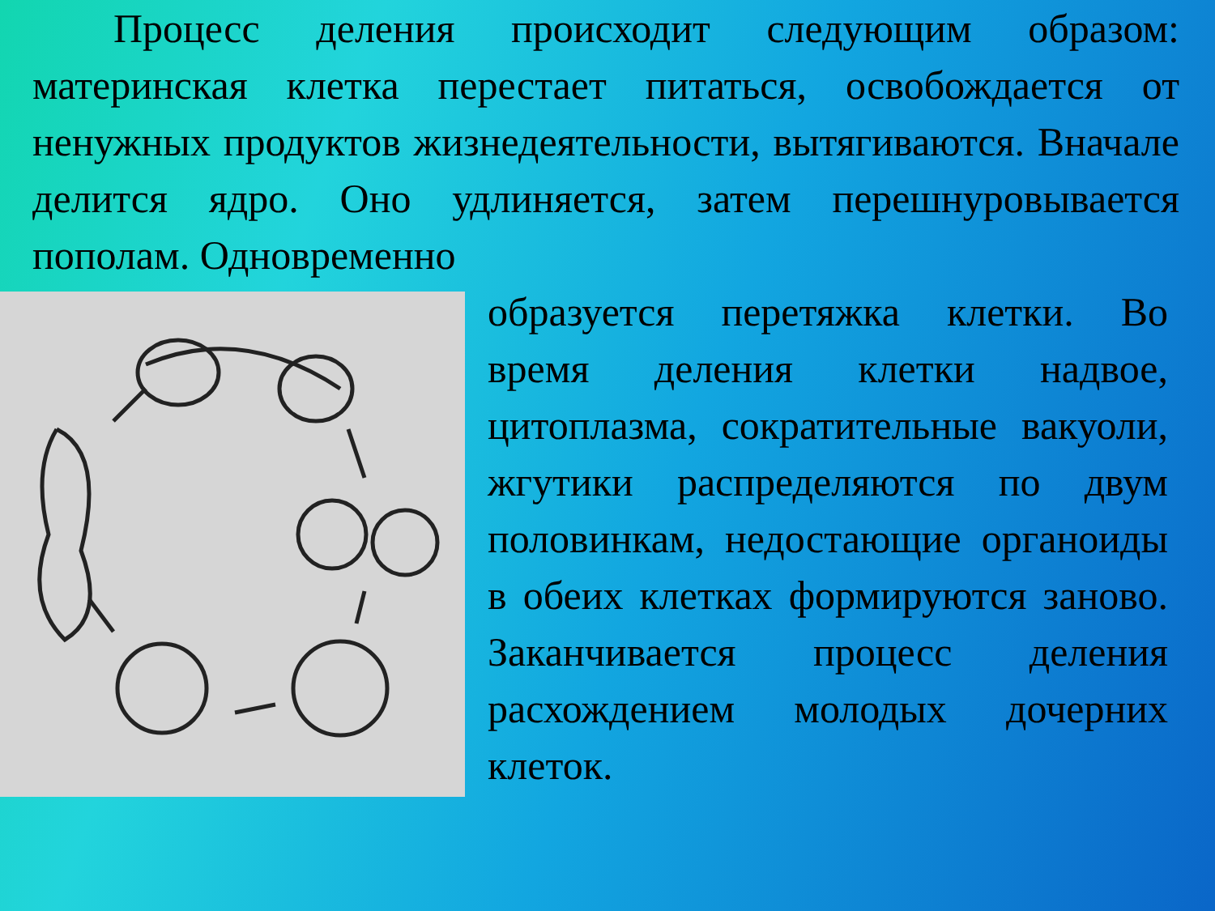Процесс деления происходит следующим образом: материнская клетка перестает питаться, освобождается от ненужных продуктов жизнедеятельности, вытягиваются. Вначале делится ядро. Оно удлиняется, затем перешнуровывается пополам. Одновременно
образуется перетяжка клетки. Во время деления клетки надвое, цитоплазма, сократительные вакуоли, жгутики распределяются по двум половинкам, недостающие органоиды в обеих клетках формируются заново. Заканчивается процесс деления расхождением молодых дочерних клеток.